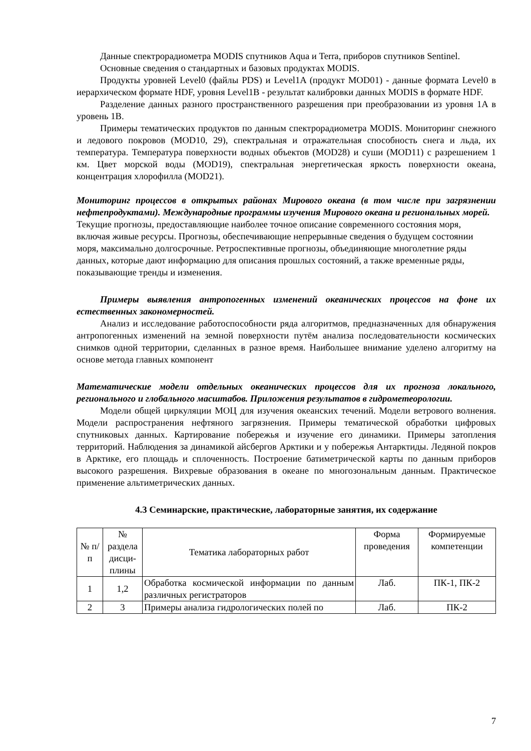Данные спектрорадиометра MODIS спутников Aqua и Terra, приборов спутников Sentinel.
Основные сведения о стандартных и базовых продуктах MODIS.
Продукты уровней Level0 (файлы PDS) и Level1A (продукт MOD01) - данные формата Level0 в иерархическом формате HDF, уровня Level1B - результат калибровки данных MODIS в формате HDF.
Разделение данных разного пространственного разрешения при преобразовании из уровня 1A в уровень 1B.
Примеры тематических продуктов по данным спектрорадиометра MODIS. Мониторинг снежного и ледового покровов (MOD10, 29), спектральная и отражательная способность снега и льда, их температура. Температура поверхности водных объектов (MOD28) и суши (MOD11) с разрешением 1 км. Цвет морской воды (MOD19), спектральная энергетическая яркость поверхности океана, концентрация хлорофилла (MOD21).
Мониторинг процессов в открытых районах Мирового океана (в том числе при загрязнении нефтепродуктами). Международные программы изучения Мирового океана и региональных морей.
Текущие прогнозы, предоставляющие наиболее точное описание современного состояния моря, включая живые ресурсы. Прогнозы, обеспечивающие непрерывные сведения о будущем состоянии моря, максимально долгосрочные. Ретроспективные прогнозы, объединяющие многолетние ряды данных, которые дают информацию для описания прошлых состояний, а также временные ряды, показывающие тренды и изменения.
Примеры выявления антропогенных изменений океанических процессов на фоне их естественных закономерностей.
Анализ и исследование работоспособности ряда алгоритмов, предназначенных для обнаружения антропогенных изменений на земной поверхности путём анализа последовательности космических снимков одной территории, сделанных в разное время. Наибольшее внимание уделено алгоритму на основе метода главных компонент
Математические модели отдельных океанических процессов для их прогноза локального, регионального и глобального масштабов. Приложения результатов в гидрометеорологии.
Модели общей циркуляции МОЦ для изучения океанских течений. Модели ветрового волнения. Модели распространения нефтяного загрязнения. Примеры тематической обработки цифровых спутниковых данных. Картирование побережья и изучение его динамики. Примеры затопления территорий. Наблюдения за динамикой айсбергов Арктики и у побережья Антарктиды. Ледяной покров в Арктике, его площадь и сплоченность. Построение батиметрической карты по данным приборов высокого разрешения. Вихревые образования в океане по многозональным данным. Практическое применение альтиметрических данных.
4.3 Семинарские, практические, лабораторные занятия, их содержание
| № п/п | № раздела дисци-плины | Тематика лабораторных работ | Форма проведения | Формируемые компетенции |
| --- | --- | --- | --- | --- |
| 1 | 1,2 | Обработка космической информации по данным различных регистраторов | Лаб. | ПК-1, ПК-2 |
| 2 | 3 | Примеры анализа гидрологических полей по | Лаб. | ПК-2 |
7